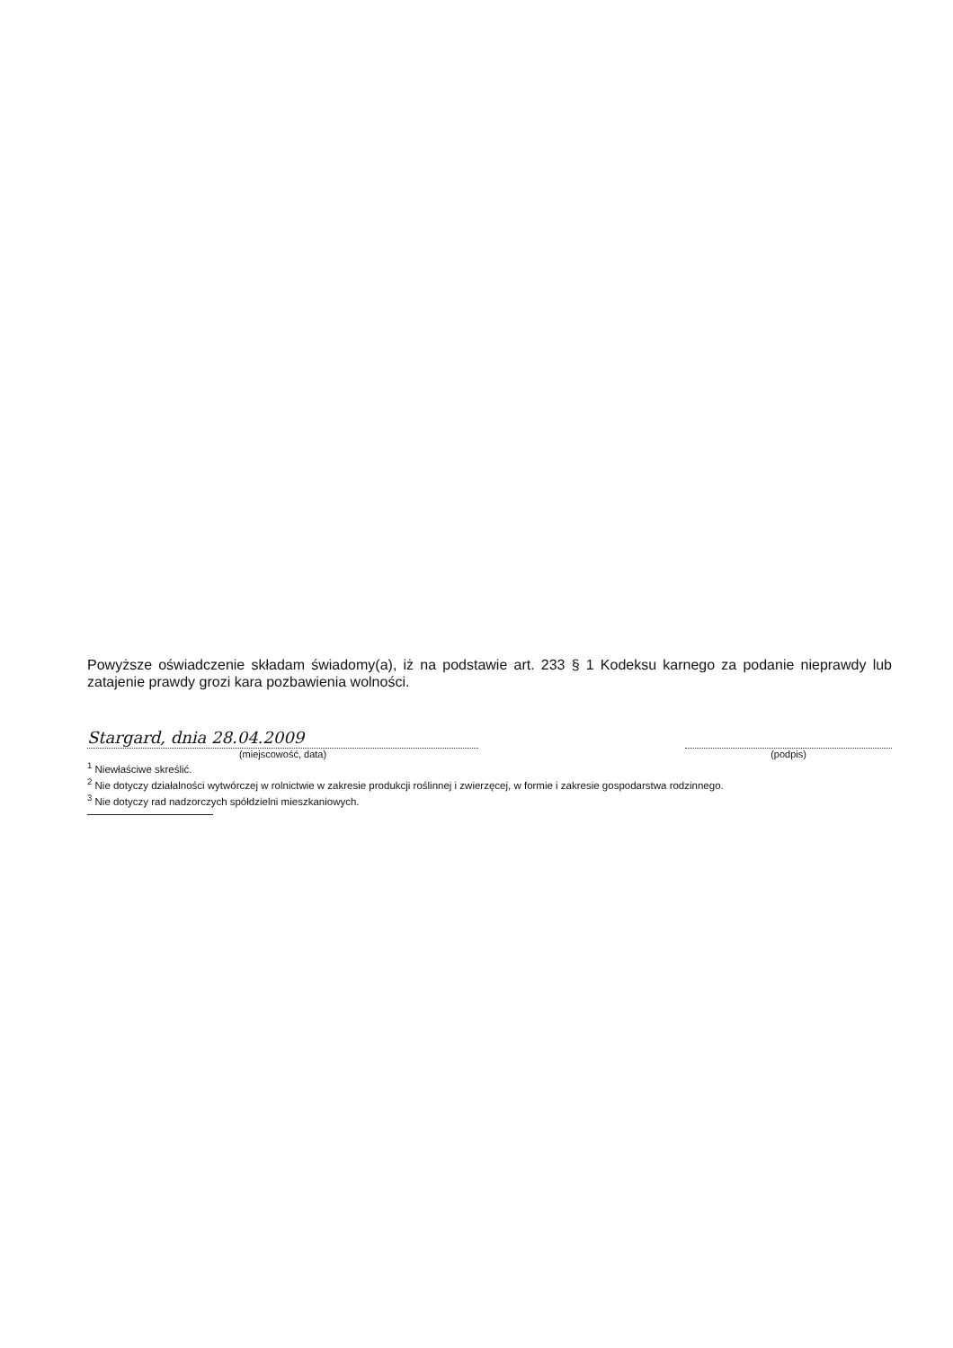Powyższe oświadczenie składam świadomy(a), iż na podstawie art. 233 § 1 Kodeksu karnego za podanie nieprawdy lub zatajenie prawdy grozi kara pozbawienia wolności.
Stargard, dnia 28.04.2009
(miejscowość, data)
(podpis)
<sup>1</sup> Niewłaściwe skreślić.
<sup>2</sup> Nie dotyczy działalności wytwórczej w rolnictwie w zakresie produkcji roślinnej i zwierzęcej, w formie i zakresie gospodarstwa rodzinnego.
<sup>3</sup> Nie dotyczy rad nadzorczych spółdzielni mieszkaniowych.